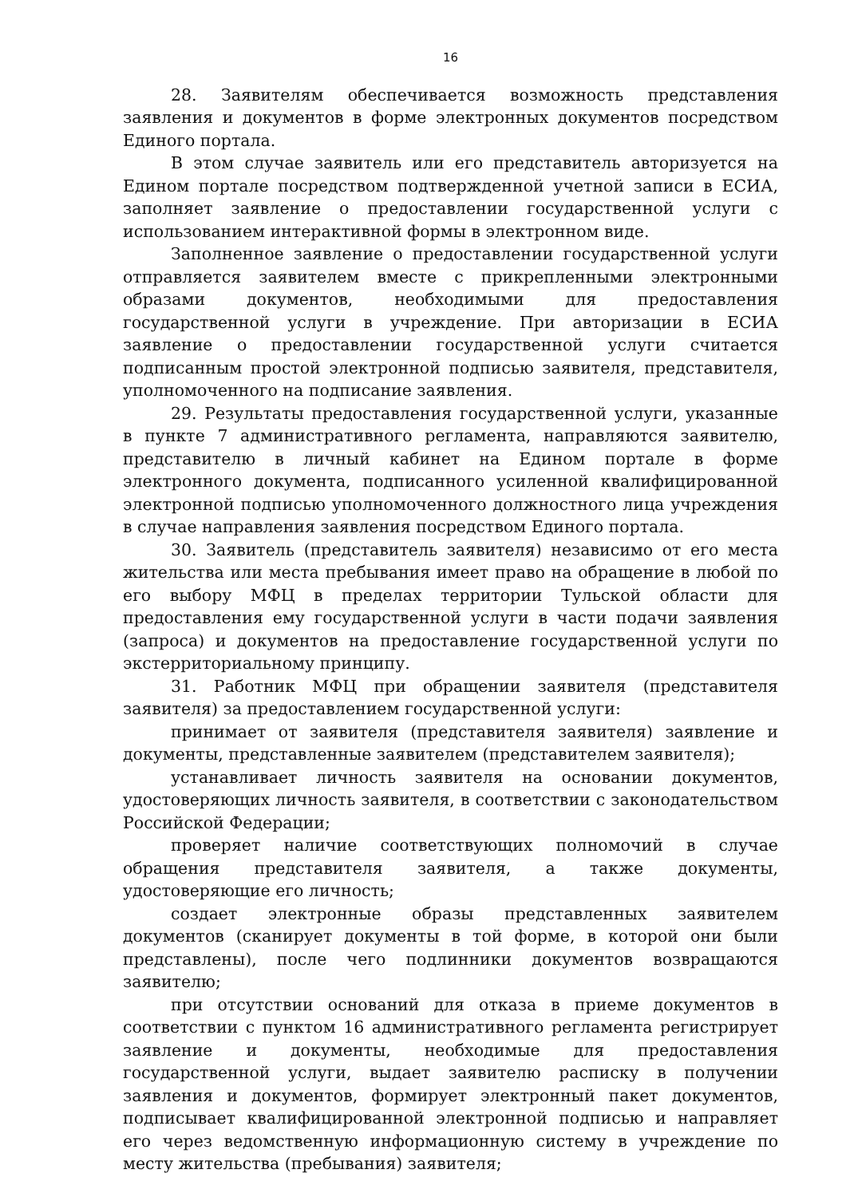16
28. Заявителям обеспечивается возможность представления заявления и документов в форме электронных документов посредством Единого портала.
В этом случае заявитель или его представитель авторизуется на Едином портале посредством подтвержденной учетной записи в ЕСИА, заполняет заявление о предоставлении государственной услуги с использованием интерактивной формы в электронном виде.
Заполненное заявление о предоставлении государственной услуги отправляется заявителем вместе с прикрепленными электронными образами документов, необходимыми для предоставления государственной услуги в учреждение. При авторизации в ЕСИА заявление о предоставлении государственной услуги считается подписанным простой электронной подписью заявителя, представителя, уполномоченного на подписание заявления.
29. Результаты предоставления государственной услуги, указанные в пункте 7 административного регламента, направляются заявителю, представителю в личный кабинет на Едином портале в форме электронного документа, подписанного усиленной квалифицированной электронной подписью уполномоченного должностного лица учреждения в случае направления заявления посредством Единого портала.
30. Заявитель (представитель заявителя) независимо от его места жительства или места пребывания имеет право на обращение в любой по его выбору МФЦ в пределах территории Тульской области для предоставления ему государственной услуги в части подачи заявления (запроса) и документов на предоставление государственной услуги по экстерриториальному принципу.
31. Работник МФЦ при обращении заявителя (представителя заявителя) за предоставлением государственной услуги:
принимает от заявителя (представителя заявителя) заявление и документы, представленные заявителем (представителем заявителя);
устанавливает личность заявителя на основании документов, удостоверяющих личность заявителя, в соответствии с законодательством Российской Федерации;
проверяет наличие соответствующих полномочий в случае обращения представителя заявителя, а также документы, удостоверяющие его личность;
создает электронные образы представленных заявителем документов (сканирует документы в той форме, в которой они были представлены), после чего подлинники документов возвращаются заявителю;
при отсутствии оснований для отказа в приеме документов в соответствии с пунктом 16 административного регламента регистрирует заявление и документы, необходимые для предоставления государственной услуги, выдает заявителю расписку в получении заявления и документов, формирует электронный пакет документов, подписывает квалифицированной электронной подписью и направляет его через ведомственную информационную систему в учреждение по месту жительства (пребывания) заявителя;